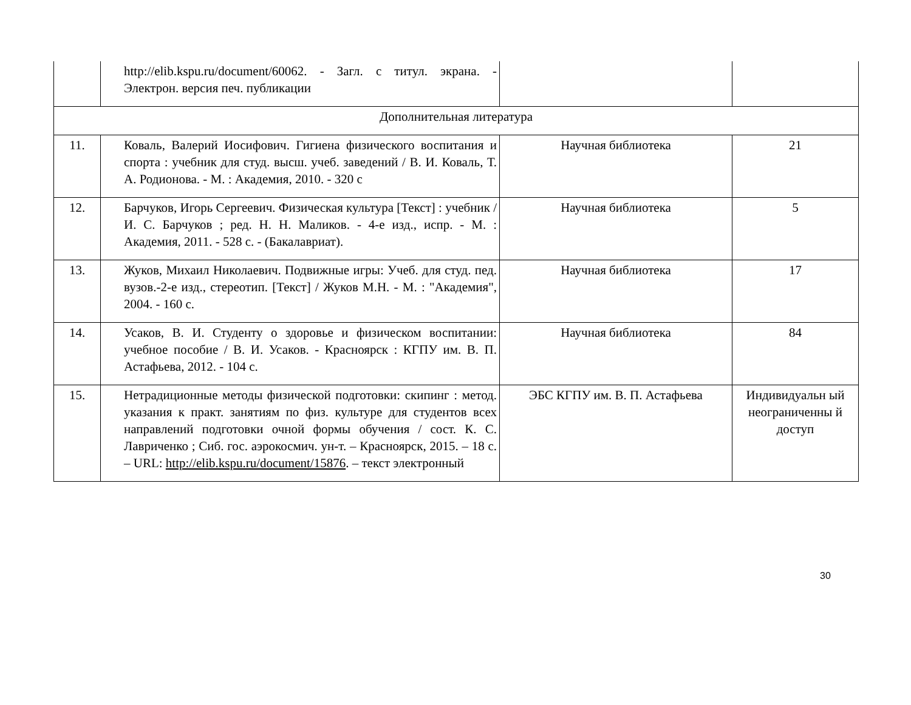| | http://elib.kspu.ru/document/60062. - Загл. с титул. экрана. - Электрон. версия печ. публикации | | |
| Дополнительная литература | | | |
| 11. | Коваль, Валерий Иосифович. Гигиена физического воспитания и спорта : учебник для студ. высш. учеб. заведений / В. И. Коваль, Т. А. Родионова. - М. : Академия, 2010. - 320 с | Научная библиотека | 21 |
| 12. | Барчуков, Игорь Сергеевич. Физическая культура [Текст] : учебник / И. С. Барчуков ; ред. Н. Н. Маликов. - 4-е изд., испр. - М. : Академия, 2011. - 528 с. - (Бакалавриат). | Научная библиотека | 5 |
| 13. | Жуков, Михаил Николаевич. Подвижные игры: Учеб. для студ. пед. вузов.-2-е изд., стереотип. [Текст] / Жуков М.Н. - М. : "Академия", 2004. - 160 с. | Научная библиотека | 17 |
| 14. | Усаков, В. И. Студенту о здоровье и физическом воспитании: учебное пособие / В. И. Усаков. - Красноярск : КГПУ им. В. П. Астафьева, 2012. - 104 с. | Научная библиотека | 84 |
| 15. | Нетрадиционные методы физической подготовки: скипинг : метод. указания к практ. занятиям по физ. культуре для студентов всех направлений подготовки очной формы обучения / сост. К. С. Лавриченко ; Сиб. гос. аэрокосмич. ун-т. – Красноярск, 2015. – 18 с. – URL: http://elib.kspu.ru/document/15876 . – текст электронный | ЭБС КГПУ им. В. П. Астафьева | Индивидуальн ый неограниченны й доступ |
30